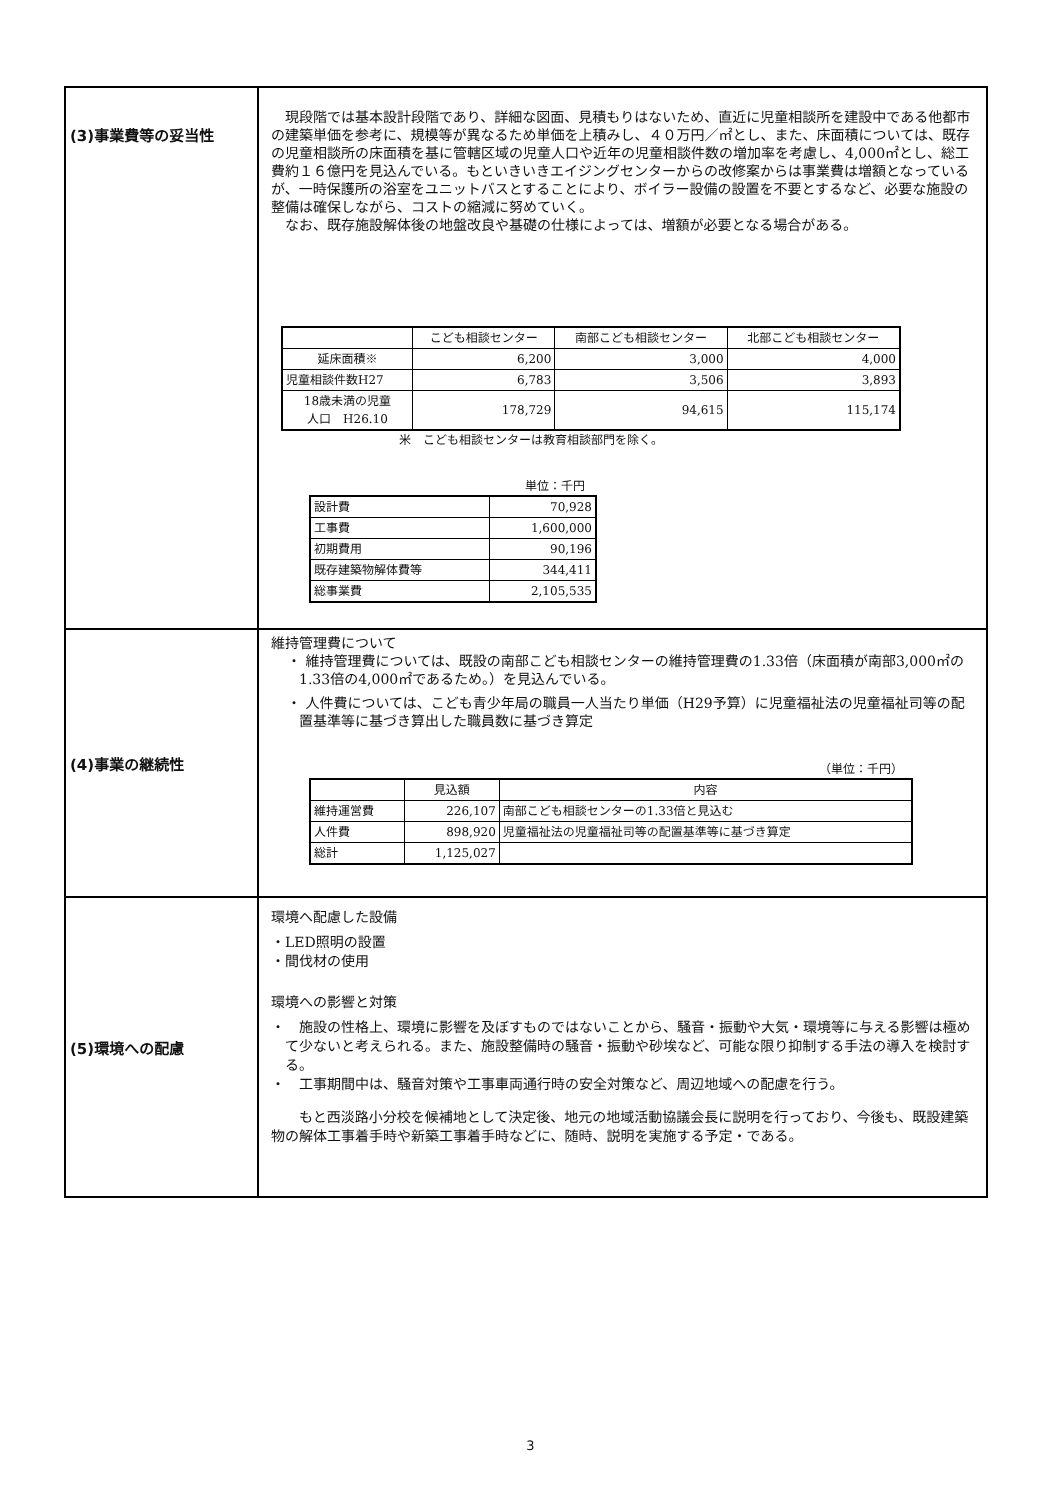| (3)事業費等の妥当性 | 現段階では基本設計段階であり、詳細な図面、見積もりはないため、直近に児童相談所を建設中である他都市の建築単価を参考に、規模等が異なるため単価を上積みし、４０万円／㎡とし、また、床面積については、既存の児童相談所の床面積を基に管轄区域の児童人口や近年の児童相談件数の増加率を考慮し、4,000㎡とし、総工費約１６億円を見込んでいる。もといきいきエイジングセンターからの改修案からは事業費は増額となっているが、一時保護所の浴室をユニットバスとすることにより、ボイラー設備の設置を不要とするなど、必要な施設の整備は確保しながら、コストの縮減に努めていく。 なお、既存施設解体後の地盤改良や基礎の仕様によっては、増額が必要となる場合がある。 / / こども相談センター / 南部こども相談センター / 北部こども相談センター / / --- / --- / --- / --- / / 延床面積※ / 6,200 / 3,000 / 4,000 / / 児童相談件数H27 / 6,783 / 3,506 / 3,893 / / 18歳未満の児童 人口 H26.10 / 178,729 / 94,615 / 115,174 / 米 こども相談センターは教育相談部門を除く。 単位：千円 / 設計費 / 70,928 / / 工事費 / 1,600,000 / / 初期費用 / 90,196 / / 既存建築物解体費等 / 344,411 / / 総事業費 / 2,105,535 / |
| (4)事業の継続性 | 維持管理費について ・ 維持管理費については、既設の南部こども相談センターの維持管理費の1.33倍（床面積が南部3,000㎡の1.33倍の4,000㎡であるため。）を見込んでいる。 ・ 人件費については、こども青少年局の職員一人当たり単価（H29予算）に児童福祉法の児童福祉司等の配置基準等に基づき算出した職員数に基づき算定 （単位：千円） / / 見込額 / 内容 / / --- / --- / --- / / 維持運営費 / 226,107 / 南部こども相談センターの1.33倍と見込む / / 人件費 / 898,920 / 児童福祉法の児童福祉司等の配置基準等に基づき算定 / / 総計 / 1,125,027 / / |
| (5)環境への配慮 | 環境へ配慮した設備 ・LED照明の設置 ・間伐材の使用 環境への影響と対策 ・ 施設の性格上、環境に影響を及ぼすものではないことから、騒音・振動や大気・環境等に与える影響は極めて少ないと考えられる。また、施設整備時の騒音・振動や砂埃など、可能な限り抑制する手法の導入を検討する。 ・ 工事期間中は、騒音対策や工事車両通行時の安全対策など、周辺地域への配慮を行う。 もと西淡路小分校を候補地として決定後、地元の地域活動協議会長に説明を行っており、今後も、既設建築物の解体工事着手時や新築工事着手時などに、随時、説明を実施する予定・である。 |
3